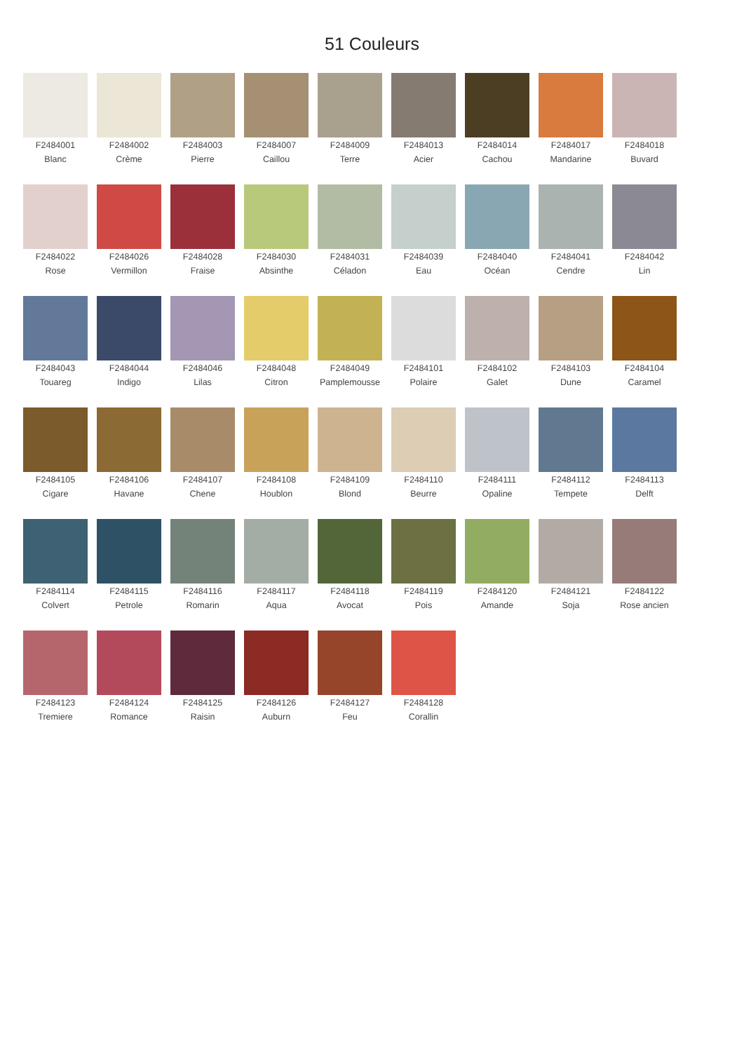51 Couleurs
F2484001
Blanc
F2484002
Crème
F2484003
Pierre
F2484007
Caillou
F2484009
Terre
F2484013
Acier
F2484014
Cachou
F2484017
Mandarine
F2484018
Buvard
F2484022
Rose
F2484026
Vermillon
F2484028
Fraise
F2484030
Absinthe
F2484031
Céladon
F2484039
Eau
F2484040
Océan
F2484041
Cendre
F2484042
Lin
F2484043
Touareg
F2484044
Indigo
F2484046
Lilas
F2484048
Citron
F2484049
Pamplemousse
F2484101
Polaire
F2484102
Galet
F2484103
Dune
F2484104
Caramel
F2484105
Cigare
F2484106
Havane
F2484107
Chene
F2484108
Houblon
F2484109
Blond
F2484110
Beurre
F2484111
Opaline
F2484112
Tempete
F2484113
Delft
F2484114
Colvert
F2484115
Petrole
F2484116
Romarin
F2484117
Aqua
F2484118
Avocat
F2484119
Pois
F2484120
Amande
F2484121
Soja
F2484122
Rose ancien
F2484123
Tremiere
F2484124
Romance
F2484125
Raisin
F2484126
Auburn
F2484127
Feu
F2484128
Corallin